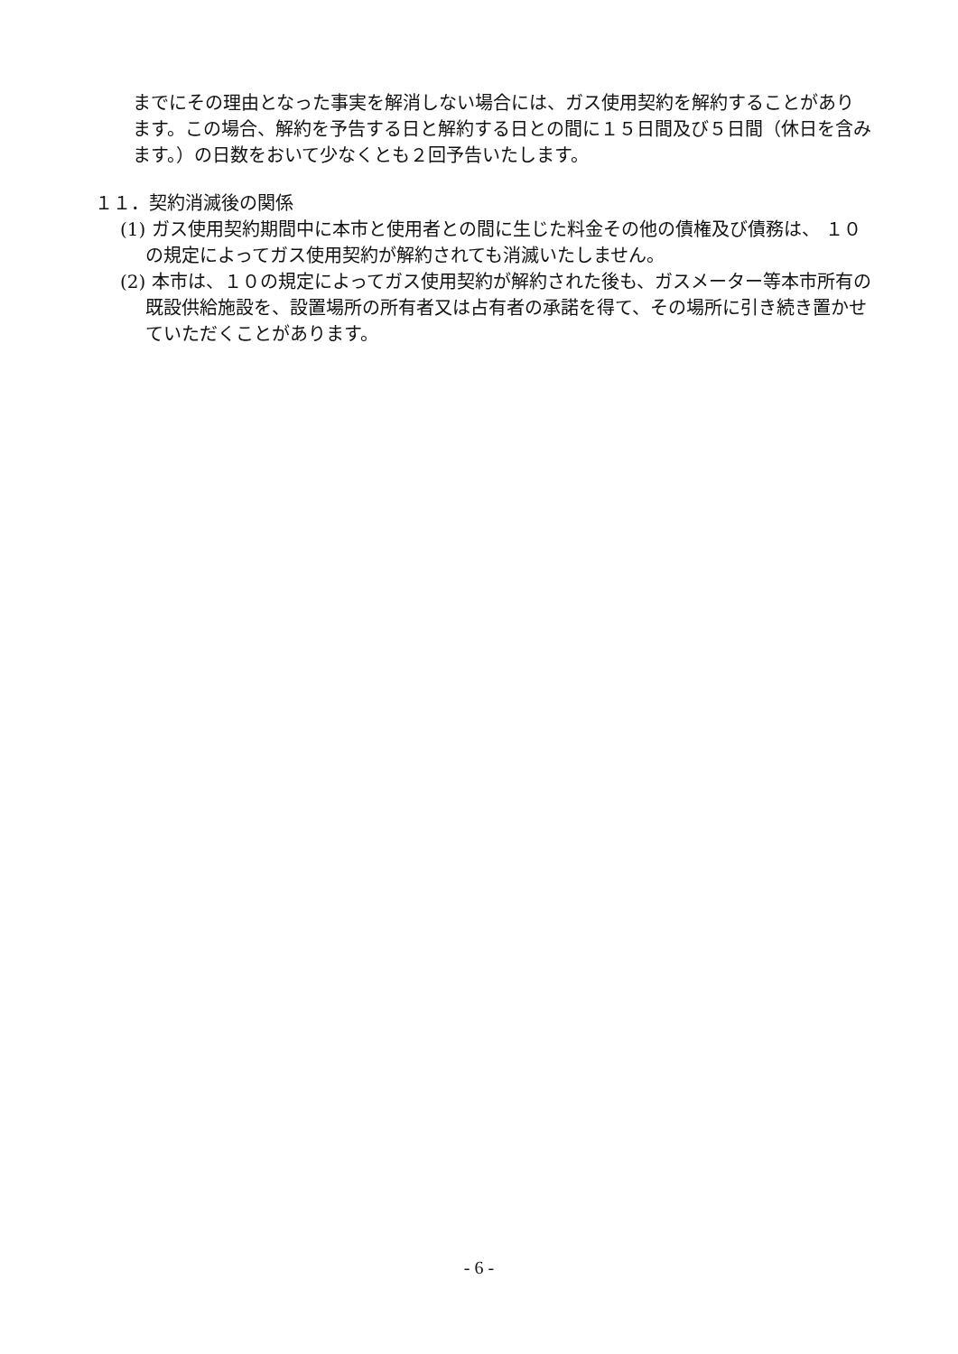までにその理由となった事実を解消しない場合には、ガス使用契約を解約することがあります。この場合、解約を予告する日と解約する日との間に１５日間及び５日間（休日を含みます。）の日数をおいて少なくとも２回予告いたします。
１１．契約消滅後の関係
(1) ガス使用契約期間中に本市と使用者との間に生じた料金その他の債権及び債務は、 １０の規定によってガス使用契約が解約されても消滅いたしません。
(2) 本市は、１０の規定によってガス使用契約が解約された後も、ガスメーター等本市所有の既設供給施設を、設置場所の所有者又は占有者の承諾を得て、その場所に引き続き置かせていただくことがあります。
- 6 -